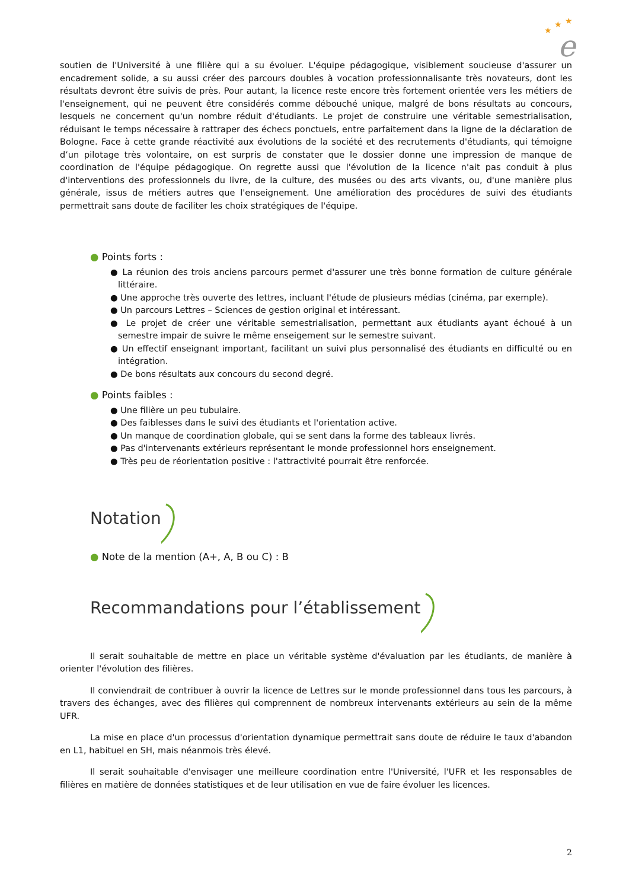e
★
★
★
soutien de l'Université à une filière qui a su évoluer. L'équipe pédagogique, visiblement soucieuse d'assurer un encadrement solide, a su aussi créer des parcours doubles à vocation professionnalisante très novateurs, dont les résultats devront être suivis de près. Pour autant, la licence reste encore très fortement orientée vers les métiers de l'enseignement, qui ne peuvent être considérés comme débouché unique, malgré de bons résultats au concours, lesquels ne concernent qu'un nombre réduit d'étudiants. Le projet de construire une véritable semestrialisation, réduisant le temps nécessaire à rattraper des échecs ponctuels, entre parfaitement dans la ligne de la déclaration de Bologne. Face à cette grande réactivité aux évolutions de la société et des recrutements d'étudiants, qui témoigne d’un pilotage très volontaire, on est surpris de constater que le dossier donne une impression de manque de coordination de l'équipe pédagogique. On regrette aussi que l'évolution de la licence n'ait pas conduit à plus d'interventions des professionnels du livre, de la culture, des musées ou des arts vivants, ou, d'une manière plus générale, issus de métiers autres que l'enseignement. Une amélioration des procédures de suivi des étudiants permettrait sans doute de faciliter les choix stratégiques de l'équipe.
● Points forts :
● La réunion des trois anciens parcours permet d'assurer une très bonne formation de culture générale littéraire.
● Une approche très ouverte des lettres, incluant l'étude de plusieurs médias (cinéma, par exemple).
● Un parcours Lettres – Sciences de gestion original et intéressant.
● Le projet de créer une véritable semestrialisation, permettant aux étudiants ayant échoué à un semestre impair de suivre le même enseigement sur le semestre suivant.
● Un effectif enseignant important, facilitant un suivi plus personnalisé des étudiants en difficulté ou en intégration.
● De bons résultats aux concours du second degré.
● Points faibles :
● Une filière un peu tubulaire.
● Des faiblesses dans le suivi des étudiants et l'orientation active.
● Un manque de coordination globale, qui se sent dans la forme des tableaux livrés.
● Pas d'intervenants extérieurs représentant le monde professionnel hors enseignement.
● Très peu de réorientation positive : l'attractivité pourrait être renforcée.
Notation
● Note de la mention (A+, A, B ou C) : B
Recommandations pour l’établissement
Il serait souhaitable de mettre en place un véritable système d'évaluation par les étudiants, de manière à orienter l'évolution des filières.
Il conviendrait de contribuer à ouvrir la licence de Lettres sur le monde professionnel dans tous les parcours, à travers des échanges, avec des filières qui comprennent de nombreux intervenants extérieurs au sein de la même UFR.
La mise en place d'un processus d'orientation dynamique permettrait sans doute de réduire le taux d'abandon en L1, habituel en SH, mais néanmois très élevé.
Il serait souhaitable d'envisager une meilleure coordination entre l'Université, l'UFR et les responsables de filières en matière de données statistiques et de leur utilisation en vue de faire évoluer les licences.
2